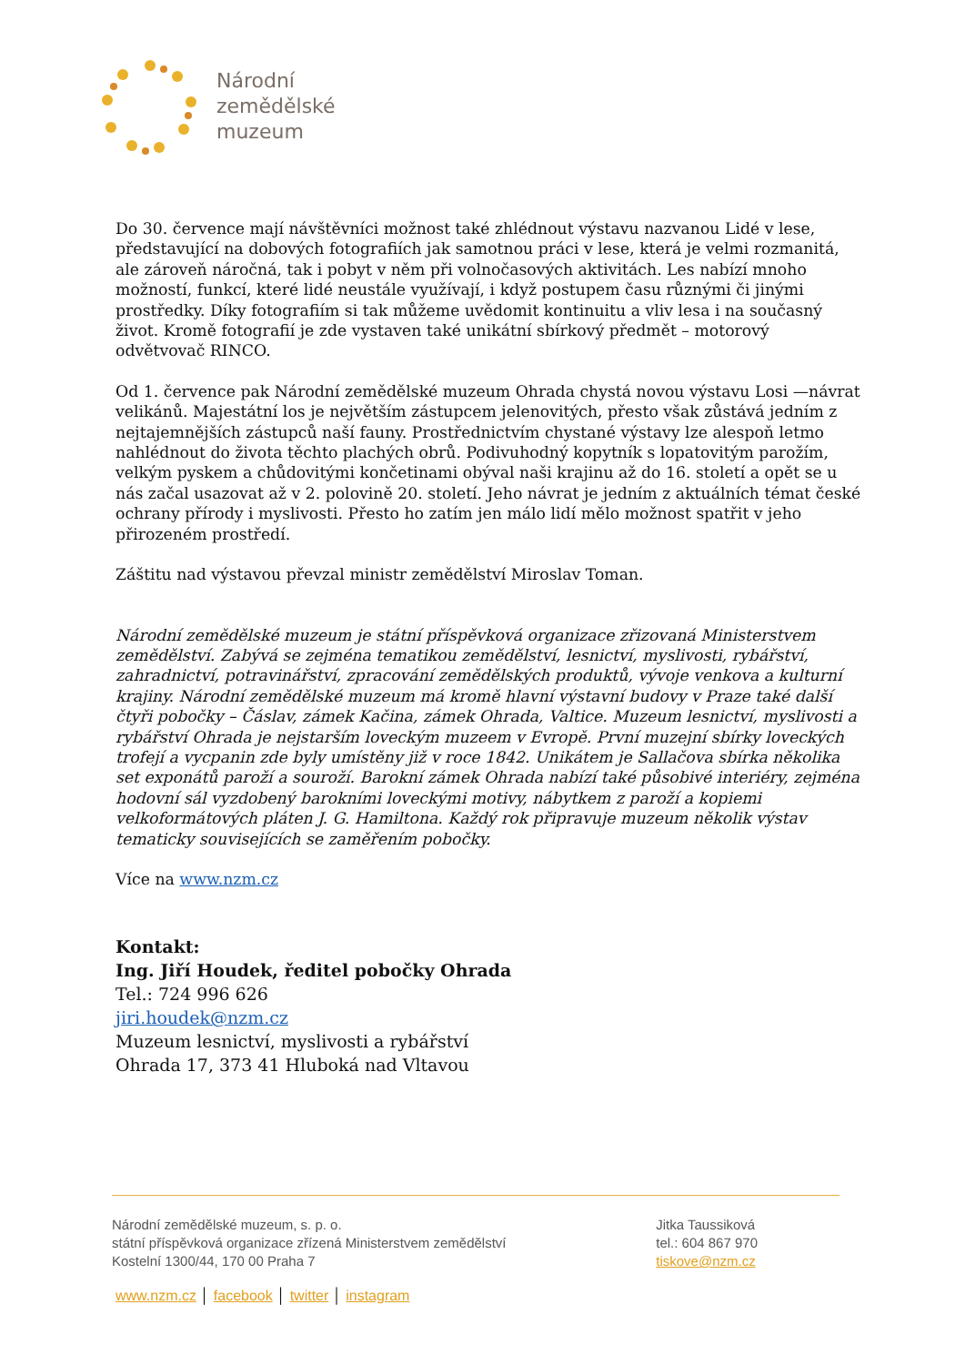Národní
zemědělské
muzeum
Do 30. července mají návštěvníci možnost také zhlédnout výstavu nazvanou Lidé v lese, představující na dobových fotografiích jak samotnou práci v lese, která je velmi rozmanitá, ale zároveň náročná, tak i pobyt v něm při volnočasových aktivitách. Les nabízí mnoho možností, funkcí, které lidé neustále využívají, i když postupem času různými či jinými prostředky. Díky fotografiím si tak můžeme uvědomit kontinuitu a vliv lesa i na současný život. Kromě fotografií je zde vystaven také unikátní sbírkový předmět – motorový odvětvovač RINCO.
Od 1. července pak Národní zemědělské muzeum Ohrada chystá novou výstavu Losi —návrat velikánů. Majestátní los je největším zástupcem jelenovitých, přesto však zůstává jedním z nejtajemnějších zástupců naší fauny. Prostřednictvím chystané výstavy lze alespoň letmo nahlédnout do života těchto plachých obrů. Podivuhodný kopytník s lopatovitým parožím, velkým pyskem a chůdovitými končetinami obýval naši krajinu až do 16. století a opět se u nás začal usazovat až v 2. polovině 20. století. Jeho návrat je jedním z aktuálních témat české ochrany přírody i myslivosti. Přesto ho zatím jen málo lidí mělo možnost spatřit v jeho přirozeném prostředí.
Záštitu nad výstavou převzal ministr zemědělství Miroslav Toman.
Národní zemědělské muzeum je státní příspěvková organizace zřizovaná Ministerstvem zemědělství. Zabývá se zejména tematikou zemědělství, lesnictví, myslivosti, rybářství, zahradnictví, potravinářství, zpracování zemědělských produktů, vývoje venkova a kulturní krajiny. Národní zemědělské muzeum má kromě hlavní výstavní budovy v Praze také další čtyři pobočky – Čáslav, zámek Kačina, zámek Ohrada, Valtice. Muzeum lesnictví, myslivosti a rybářství Ohrada je nejstarším loveckým muzeem v Evropě. První muzejní sbírky loveckých trofejí a vycpanin zde byly umístěny již v roce 1842. Unikátem je Sallačova sbírka několika set exponátů paroží a souroží. Barokní zámek Ohrada nabízí také působivé interiéry, zejména hodovní sál vyzdobený barokními loveckými motivy, nábytkem z paroží a kopiemi velkoformátových pláten J. G. Hamiltona. Každý rok připravuje muzeum několik výstav tematicky souvisejících se zaměřením pobočky.
Více na www.nzm.cz
Kontakt:
Ing. Jiří Houdek, ředitel pobočky Ohrada
Tel.: 724 996 626
jiri.houdek@nzm.cz
Muzeum lesnictví, myslivosti a rybářství
Ohrada 17, 373 41 Hluboká nad Vltavou
Národní zemědělské muzeum, s. p. o.
státní příspěvková organizace zřízená Ministerstvem zemědělství
Kostelní 1300/44, 170 00 Praha 7
Jitka Taussiková
tel.: 604 867 970
tiskove@nzm.cz
www.nzm.cz │ facebook │ twitter │ instagram